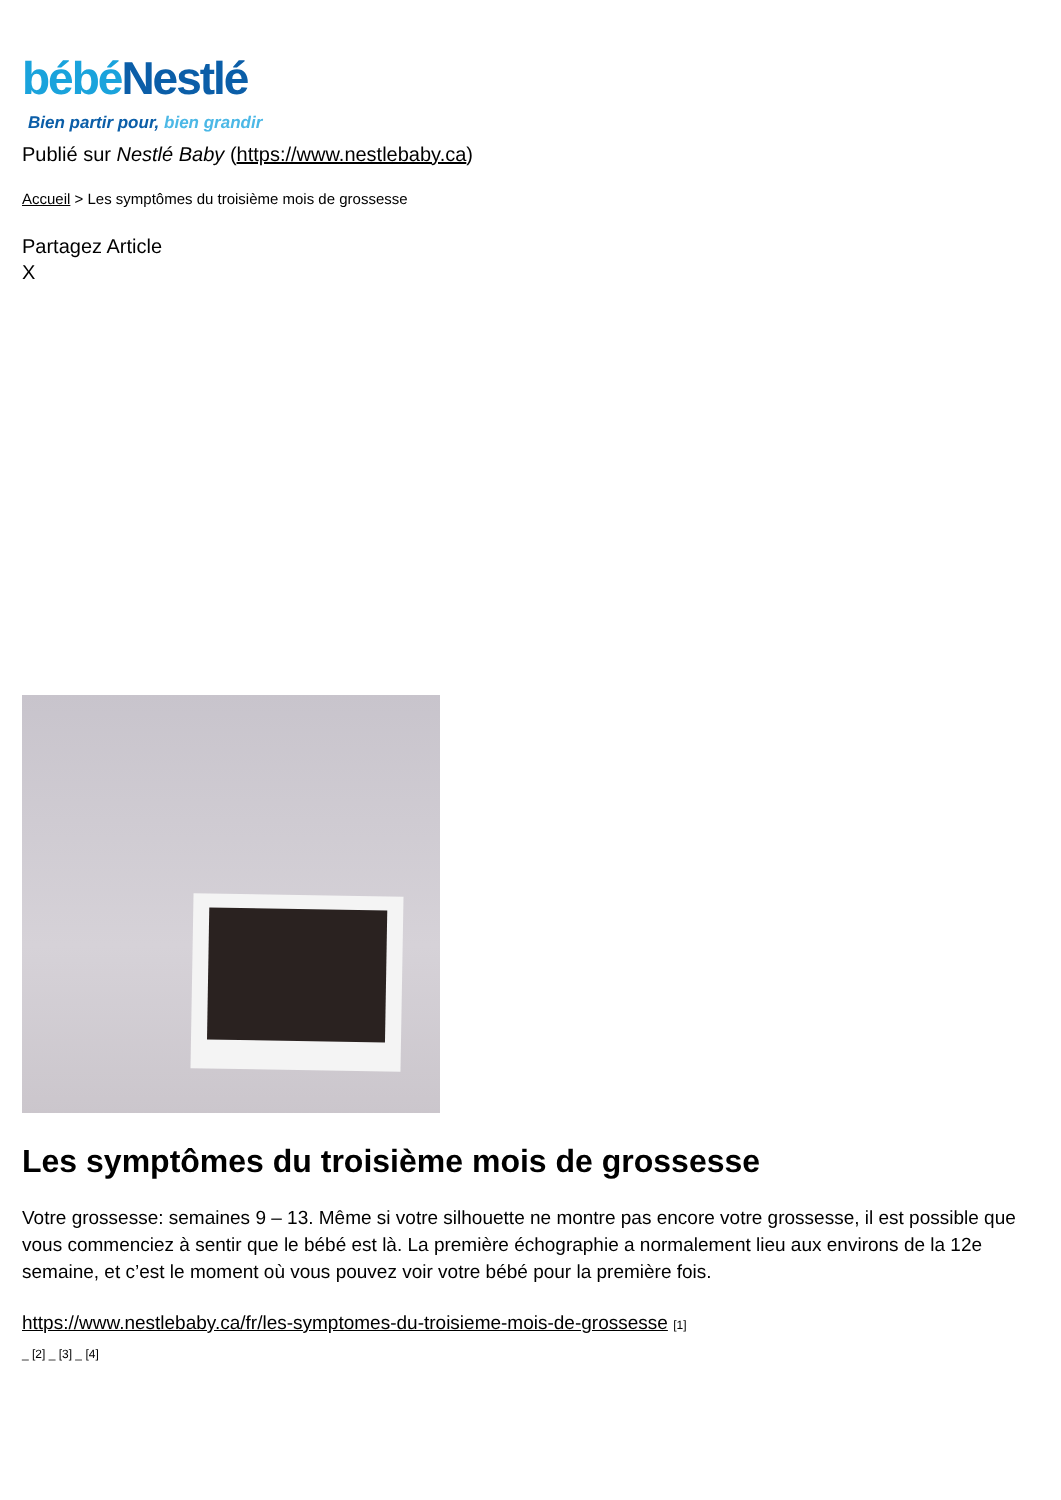bébéNestlé
Bien partir pour, bien grandir
Publié sur Nestlé Baby (https://www.nestlebaby.ca)
Accueil > Les symptômes du troisième mois de grossesse
Partagez Article
X
Les symptômes du troisième mois de grossesse
Votre grossesse: semaines 9 – 13. Même si votre silhouette ne montre pas encore votre grossesse, il est possible que vous commenciez à sentir que le bébé est là. La première échographie a normalement lieu aux environs de la 12e semaine, et c’est le moment où vous pouvez voir votre bébé pour la première fois.
https://www.nestlebaby.ca/fr/les-symptomes-du-troisieme-mois-de-grossesse [1]
_ [2] _ [3] _ [4]